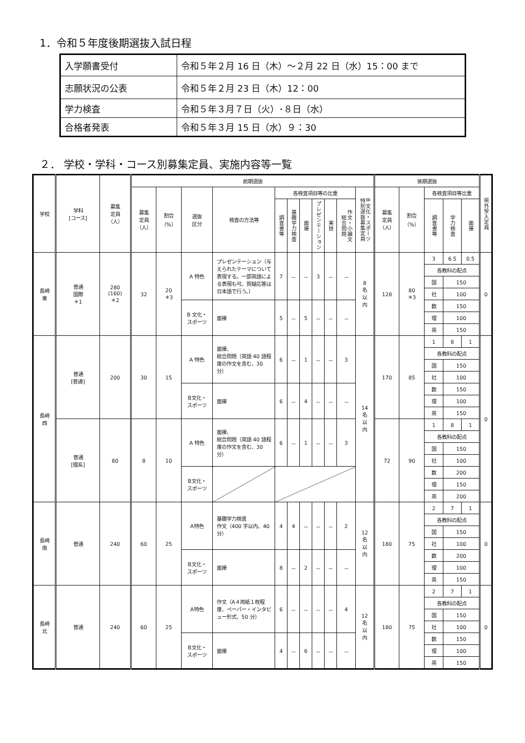1．令和５年度後期選抜入試日程
| 入学願書受付 | 令和５年２月 16 日（木）～２月 22 日（水）15：00 まで |
| 志願状況の公表 | 令和５年２月 23 日（木）12：00 |
| 学力検査 | 令和５年３月７日（火）･８日（水） |
| 合格者発表 | 令和５年３月 15 日（水）９：30 |
２． 学校・学科・コース別募集定員、実施内容等一覧
| 学校 | 学科 [コース] | 募集 定員 （人） | 前期選抜 | | | | | | | | | | | 後期選抜 | | | | | 県外受入定員 |
| --- | --- | --- | --- | --- | --- | --- | --- | --- | --- | --- | --- | --- | --- | --- | --- | --- | --- | --- | --- |
| | | | 募集 定員 （人） | 割合 （%） | 選抜 区分 | 検査の方法等 | 各検査項目等の比重 | | | | | | B 文化・スポーツ 特別選抜募集定員 | 募集 定員 （人） | 割合 （%） | 各検査項目等比重 | | | |
| | | | | | | | 調査書等 | 基礎学力検査 | 面接 | プレゼンテーション | 実技 | 作文・小論文 総合問題 | | | | 調査書等 | 学力検査 | 面接 | |
| 長崎 東 | 普通 国際 ＊1 | 280 (160) ＊2 | 32 | 20 ＊3 | A 特色 | プレゼンテーション（与えられたテーマについて表現する。一部英語による表現も可。質疑応答は日本語で行う。） | 7 | － | － | 3 | － | － | 8 名 以 内 | 128 | 80 ＊3 | 3 | 6.5 | 0.5 | 0 |
| | | | | | | | | | | | | | | | | 各教科の配点 | | | |
| | | | | | | | | | | | | | | | | 国 | 150 | | |
| | | | | | | | | | | | | | | | | 社 | 100 | | |
| | | | | | B 文化・ スポーツ | 面接 | 5 | － | 5 | － | － | － | | | | 数 | 150 | | |
| | | | | | | | | | | | | | | | | 理 | 100 | | |
| | | | | | | | | | | | | | | | | 英 | 150 | | |
| 長崎 西 | 普通 [普通] | 200 | 30 | 15 | A 特色 | 面接、 総合問題（英語 40 語程度の作文を含む、30 分） | 6 | － | 1 | － | － | 3 | 14 名 以 内 | 170 | 85 | 1 | 8 | 1 | 0 |
| | | | | | | | | | | | | | | | | 各教科の配点 | | | |
| | | | | | | | | | | | | | | | | 国 | 150 | | |
| | | | | | | | | | | | | | | | | 社 | 100 | | |
| | | | | | B文化・ スポーツ | 面接 | 6 | － | 4 | － | － | － | | | | 数 | 150 | | |
| | | | | | | | | | | | | | | | | 理 | 100 | | |
| | | | | | | | | | | | | | | | | 英 | 150 | | |
| | 普通 [理系] | 80 | 8 | 10 | A 特色 | 面接、 総合問題（英語 40 語程度の作文を含む、30 分） | 6 | － | 1 | － | － | 3 | | 72 | 90 | 1 | 8 | 1 | |
| | | | | | | | | | | | | | | | | 各教科の配点 | | | |
| | | | | | | | | | | | | | | | | 国 | 150 | | |
| | | | | | | | | | | | | | | | | 社 | 100 | | |
| | | | | | B文化・ スポーツ | | | | | | | | | | | 数 | 200 | | |
| | | | | | | | | | | | | | | | | 理 | 150 | | |
| | | | | | | | | | | | | | | | | 英 | 200 | | |
| 長崎 南 | 普通 | 240 | 60 | 25 | A特色 | 基礎学力検査 作文（400 字以内、40 分） | 4 | 4 | － | － | － | 2 | 12 名 以 内 | 180 | 75 | 2 | 7 | 1 | 0 |
| | | | | | | | | | | | | | | | | 各教科の配点 | | | |
| | | | | | | | | | | | | | | | | 国 | 150 | | |
| | | | | | | | | | | | | | | | | 社 | 100 | | |
| | | | | | B文化・ スポーツ | 面接 | 8 | － | 2 | － | － | － | | | | 数 | 200 | | |
| | | | | | | | | | | | | | | | | 理 | 100 | | |
| | | | | | | | | | | | | | | | | 英 | 150 | | |
| 長崎 北 | 普通 | 240 | 60 | 25 | A特色 | 作文（A４用紙１枚程度、ペーパー・インタビュー形式、50 分） | 6 | － | － | － | － | 4 | 12 名 以 内 | 180 | 75 | 2 | 7 | 1 | 0 |
| | | | | | | | | | | | | | | | | 各教科の配点 | | | |
| | | | | | | | | | | | | | | | | 国 | 150 | | |
| | | | | | | | | | | | | | | | | 社 | 100 | | |
| | | | | | B文化・ スポーツ | 面接 | 4 | － | 6 | － | － | － | | | | 数 | 150 | | |
| | | | | | | | | | | | | | | | | 理 | 100 | | |
| | | | | | | | | | | | | | | | | 英 | 150 | | |